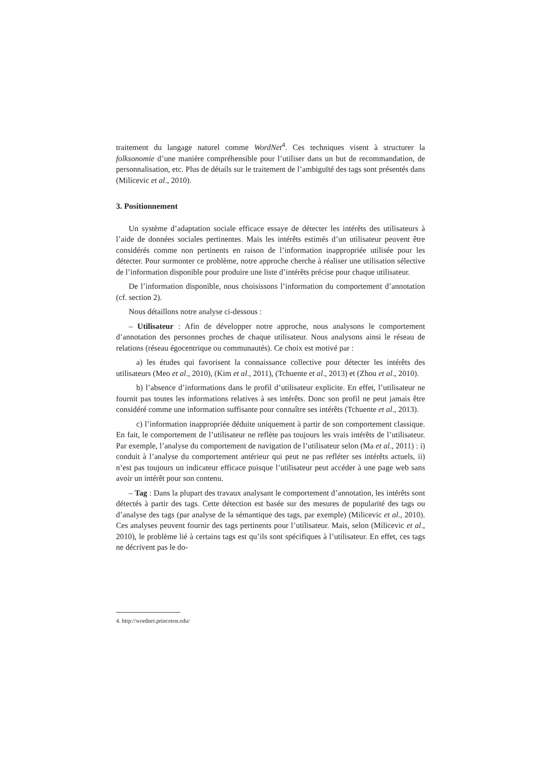traitement du langage naturel comme WordNet<sup>4</sup>. Ces techniques visent à structurer la folksonomie d’une manière compréhensible pour l’utiliser dans un but de recommandation, de personnalisation, etc. Plus de détails sur le traitement de l’ambiguïté des tags sont présentés dans (Milicevic et al., 2010).
3. Positionnement
Un système d’adaptation sociale efficace essaye de détecter les intérêts des utilisateurs à l’aide de données sociales pertinentes. Mais les intérêts estimés d’un utilisateur peuvent être considérés comme non pertinents en raison de l’information inappropriée utilisée pour les détecter. Pour surmonter ce problème, notre approche cherche à réaliser une utilisation sélective de l’information disponible pour produire une liste d’intérêts précise pour chaque utilisateur.
De l’information disponible, nous choisissons l’information du comportement d’annotation (cf. section 2).
Nous détaillons notre analyse ci-dessous :
– Utilisateur : Afin de développer notre approche, nous analysons le comportement d’annotation des personnes proches de chaque utilisateur. Nous analysons ainsi le réseau de relations (réseau égocentrique ou communautés). Ce choix est motivé par :
a) les études qui favorisent la connaissance collective pour détecter les intérêts des utilisateurs (Meo et al., 2010), (Kim et al., 2011), (Tchuente et al., 2013) et (Zhou et al., 2010).
b) l’absence d’informations dans le profil d’utilisateur explicite. En effet, l’utilisateur ne fournit pas toutes les informations relatives à ses intérêts. Donc son profil ne peut jamais être considéré comme une information suffisante pour connaître ses intérêts (Tchuente et al., 2013).
c) l’information inappropriée déduite uniquement à partir de son comportement classique. En fait, le comportement de l’utilisateur ne reflète pas toujours les vrais intérêts de l’utilisateur. Par exemple, l’analyse du comportement de navigation de l’utilisateur selon (Ma et al., 2011) : i) conduit à l’analyse du comportement antérieur qui peut ne pas refléter ses intérêts actuels, ii) n’est pas toujours un indicateur efficace puisque l’utilisateur peut accéder à une page web sans avoir un intérêt pour son contenu.
– Tag : Dans la plupart des travaux analysant le comportement d’annotation, les intérêts sont détectés à partir des tags. Cette détection est basée sur des mesures de popularité des tags ou d’analyse des tags (par analyse de la sémantique des tags, par exemple) (Milicevic et al., 2010). Ces analyses peuvent fournir des tags pertinents pour l’utilisateur. Mais, selon (Milicevic et al., 2010), le problème lié à certains tags est qu’ils sont spécifiques à l’utilisateur. En effet, ces tags ne décrivent pas le do-
4. http://wordnet.princeton.edu/